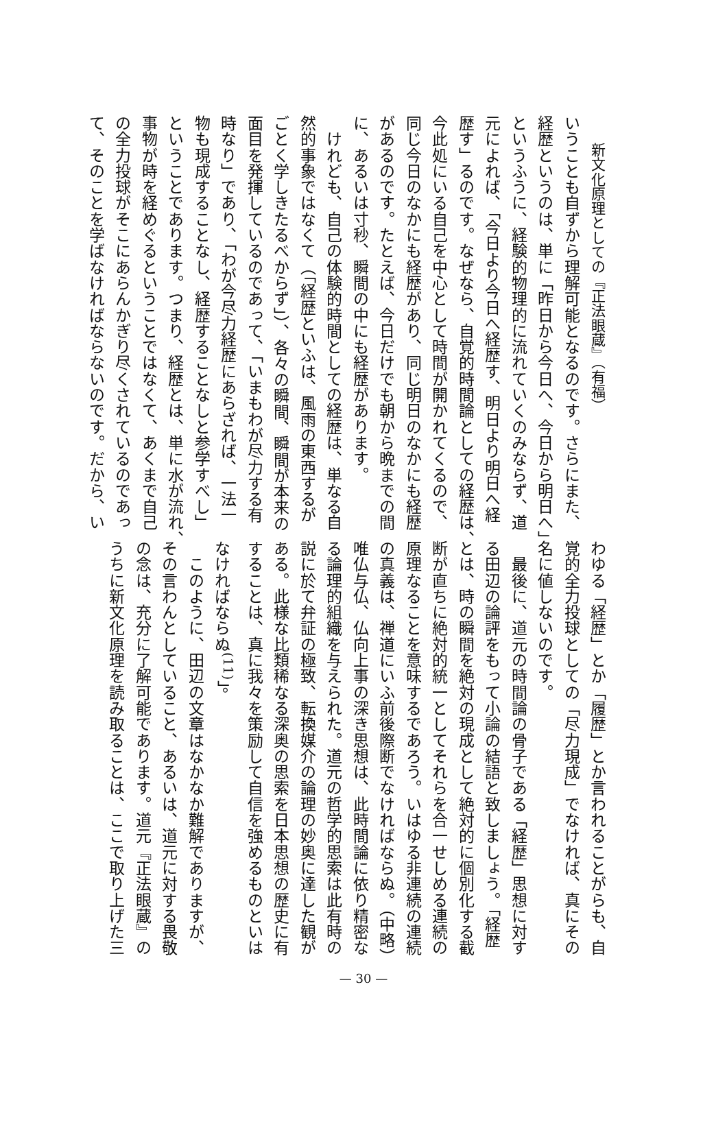新文化原理としての『正法眼蔵』（有福）
いうことも自ずから理解可能となるのです。さらにまた、
経歴というのは、単に「昨日から今日へ、今日から明日へ」
というふうに、経験的物理的に流れていくのみならず、道
元によれば、「今日より今日へ経歴す、明日より明日へ経
歴す」るのです。なぜなら、自覚的時間論としての経歴は、
今此処にいる自己を中心として時間が開かれてくるので、
同じ今日のなかにも経歴があり、同じ明日のなかにも経歴
があるのです。たとえば、今日だけでも朝から晩までの間
に、あるいは寸秒、瞬間の中にも経歴があります。
　けれども、自己の体験的時間としての経歴は、単なる自
然的事象ではなくて（「経歴といふは、風雨の東西するが
ごとく学しきたるべからず」）、各々の瞬間、瞬間が本来の
面目を発揮しているのであって、「いまもわが尽力する有
時なり」であり、「わが今尽力経歴にあらざれば、一法一
物も現成することなし、経歴することなしと参学すべし」
ということであります。つまり、経歴とは、単に水が流れ、
事物が時を経めぐるということではなくて、あくまで自己
の全力投球がそこにあらんかぎり尽くされているのであっ
て、そのことを学ばなければならないのです。だから、い
わゆる「経歴」とか「履歴」とか言われることがらも、自
覚的全力投球としての「尽力現成」でなければ、真にその
名に値しないのです。
　最後に、道元の時間論の骨子である「経歴」思想に対す
る田辺の論評をもって小論の結語と致しましょう。「経歴
とは、時の瞬間を絶対の現成として絶対的に個別化する截
断が直ちに絶対的統一としてそれらを合一せしめる連続の
原理なることを意味するであろう。いはゆる非連続の連続
の真義は、禅道にいふ前後際断でなければならぬ。（中略）
唯仏与仏、仏向上事の深き思想は、此時間論に依り精密な
る論理的組織を与えられた。道元の哲学的思索は此有時の
説に於て弁証の極致、転換媒介の論理の妙奥に達した観が
ある。此様な比類稀なる深奥の思索を日本思想の歴史に有
することは、真に我々を策励して自信を強めるものといは
なければならぬ<sup>(11)</sup>」。
　このように、田辺の文章はなかなか難解でありますが、
その言わんとしていること、あるいは、道元に対する畏敬
の念は、充分に了解可能であります。道元『正法眼蔵』の
うちに新文化原理を読み取ることは、ここで取り上げた三
— 30 —